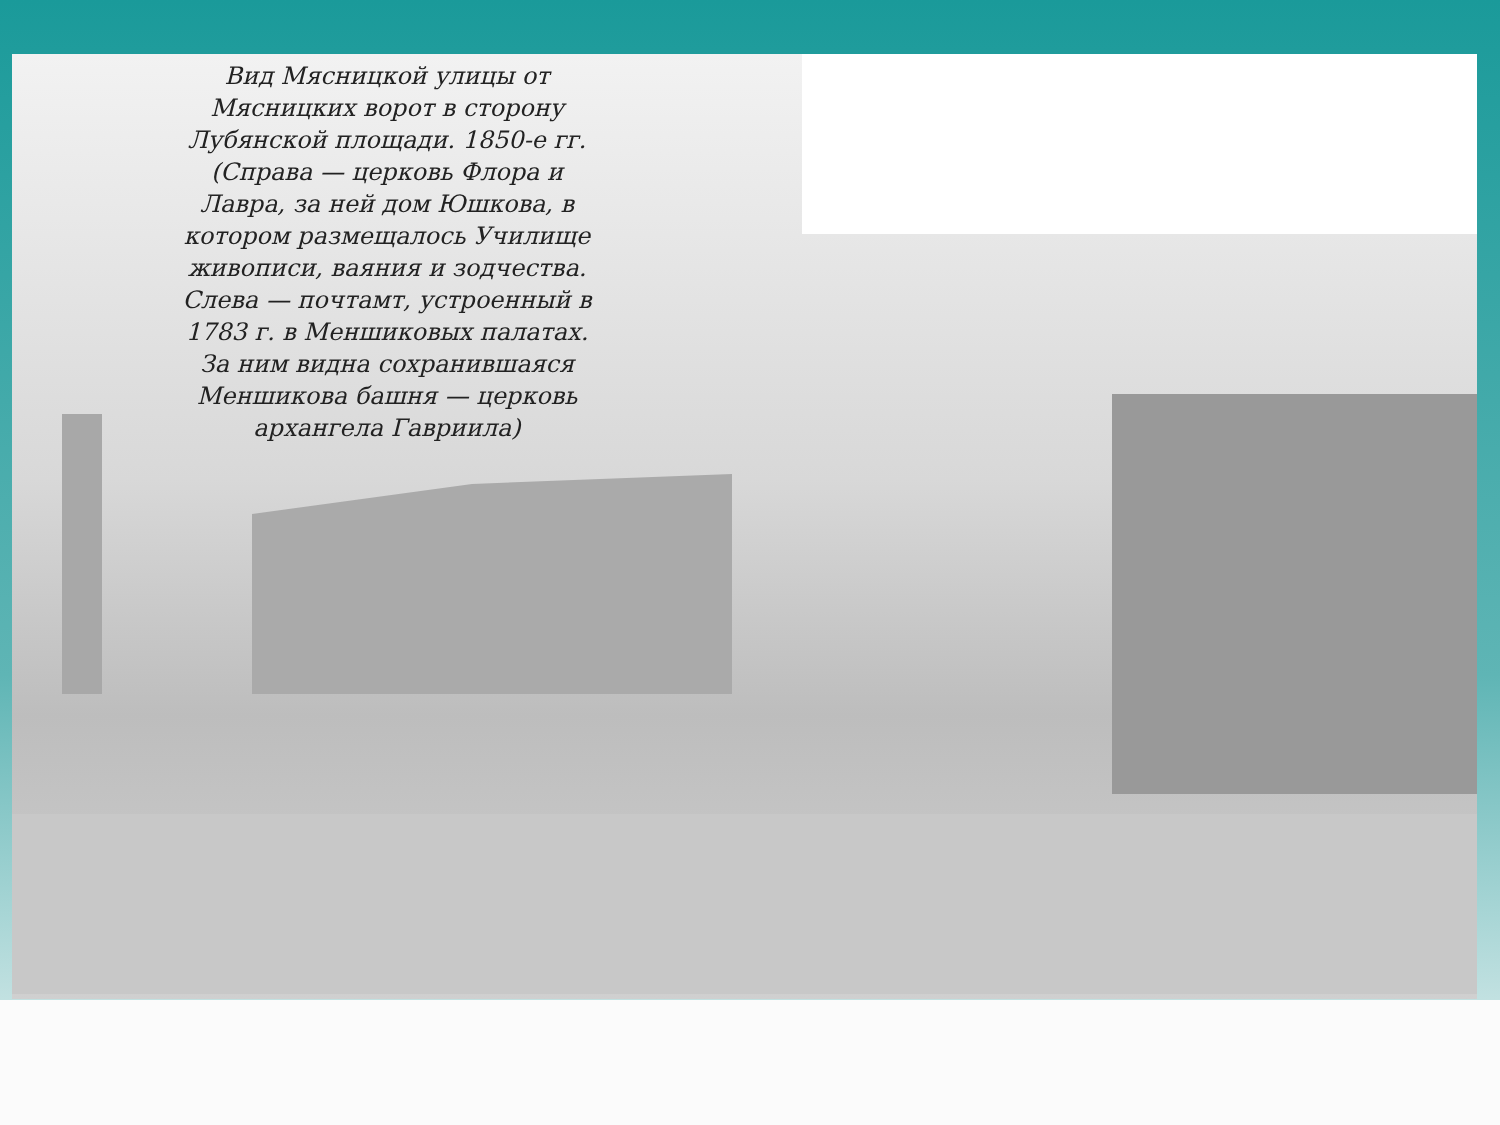Вид Мясницкой улицы от Мясницких ворот в сторону Лубянской площади. 1850-е гг. (Справа — церковь Флора и Лавра, за ней дом Юшкова, в котором размещалось Училище живописи, ваяния и зодчества. Слева — почтамт, устроенный в 1783 г. в Меншиковых палатах. За ним видна сохранившаяся Меншикова башня — церковь архангела Гавриила)